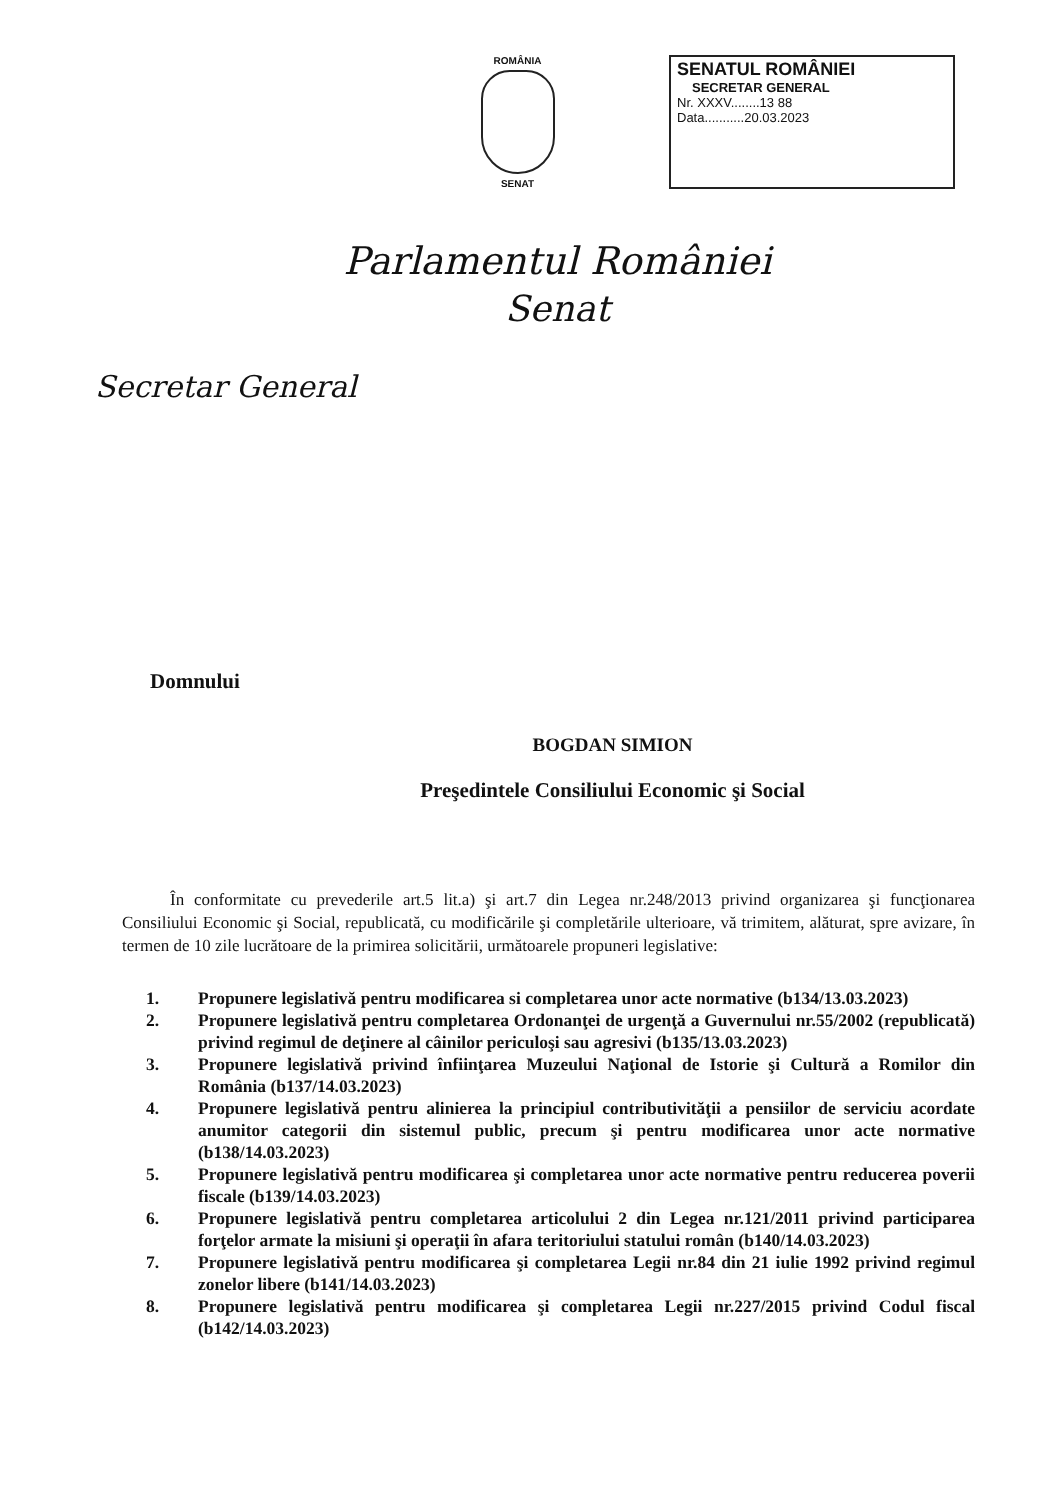ROMÂNIA
SENAT
SENATUL ROMÂNIEI
SECRETAR GENERAL
Nr. XXXV........13 88
Data...........20.03.2023
Parlamentul României
Senat
Secretar General
Domnului
BOGDAN SIMION
Preşedintele Consiliului Economic şi Social
În conformitate cu prevederile art.5 lit.a) şi art.7 din Legea nr.248/2013 privind organizarea şi funcţionarea Consiliului Economic şi Social, republicată, cu modificările şi completările ulterioare, vă trimitem, alăturat, spre avizare, în termen de 10 zile lucrătoare de la primirea solicitării, următoarele propuneri legislative:
1. Propunere legislativă pentru modificarea si completarea unor acte normative (b134/13.03.2023)
2. Propunere legislativă pentru completarea Ordonanţei de urgenţă a Guvernului nr.55/2002 (republicată) privind regimul de deţinere al câinilor periculoşi sau agresivi (b135/13.03.2023)
3. Propunere legislativă privind înfiinţarea Muzeului Naţional de Istorie şi Cultură a Romilor din România (b137/14.03.2023)
4. Propunere legislativă pentru alinierea la principiul contributivităţii a pensiilor de serviciu acordate anumitor categorii din sistemul public, precum şi pentru modificarea unor acte normative (b138/14.03.2023)
5. Propunere legislativă pentru modificarea şi completarea unor acte normative pentru reducerea poverii fiscale (b139/14.03.2023)
6. Propunere legislativă pentru completarea articolului 2 din Legea nr.121/2011 privind participarea forţelor armate la misiuni şi operaţii în afara teritoriului statului român (b140/14.03.2023)
7. Propunere legislativă pentru modificarea şi completarea Legii nr.84 din 21 iulie 1992 privind regimul zonelor libere (b141/14.03.2023)
8. Propunere legislativă pentru modificarea şi completarea Legii nr.227/2015 privind Codul fiscal (b142/14.03.2023)